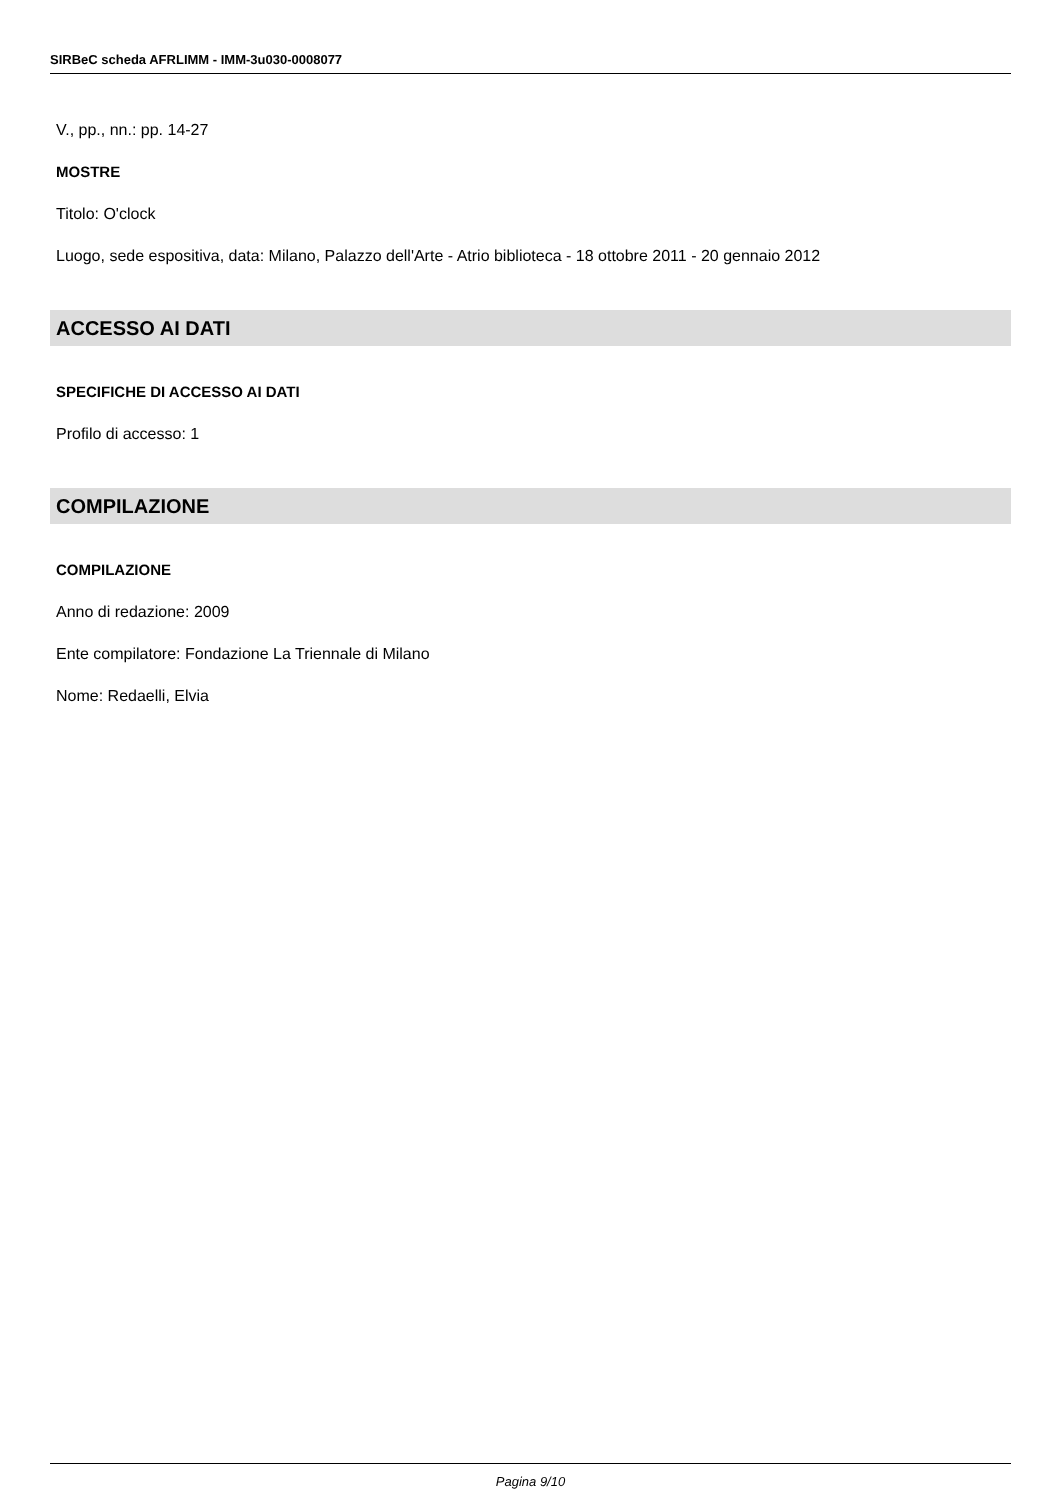SIRBeC scheda AFRLIMM - IMM-3u030-0008077
V., pp., nn.: pp. 14-27
MOSTRE
Titolo: O'clock
Luogo, sede espositiva, data: Milano, Palazzo dell'Arte - Atrio biblioteca - 18 ottobre 2011 - 20 gennaio 2012
ACCESSO AI DATI
SPECIFICHE DI ACCESSO AI DATI
Profilo di accesso: 1
COMPILAZIONE
COMPILAZIONE
Anno di redazione: 2009
Ente compilatore: Fondazione La Triennale di Milano
Nome: Redaelli, Elvia
Pagina 9/10